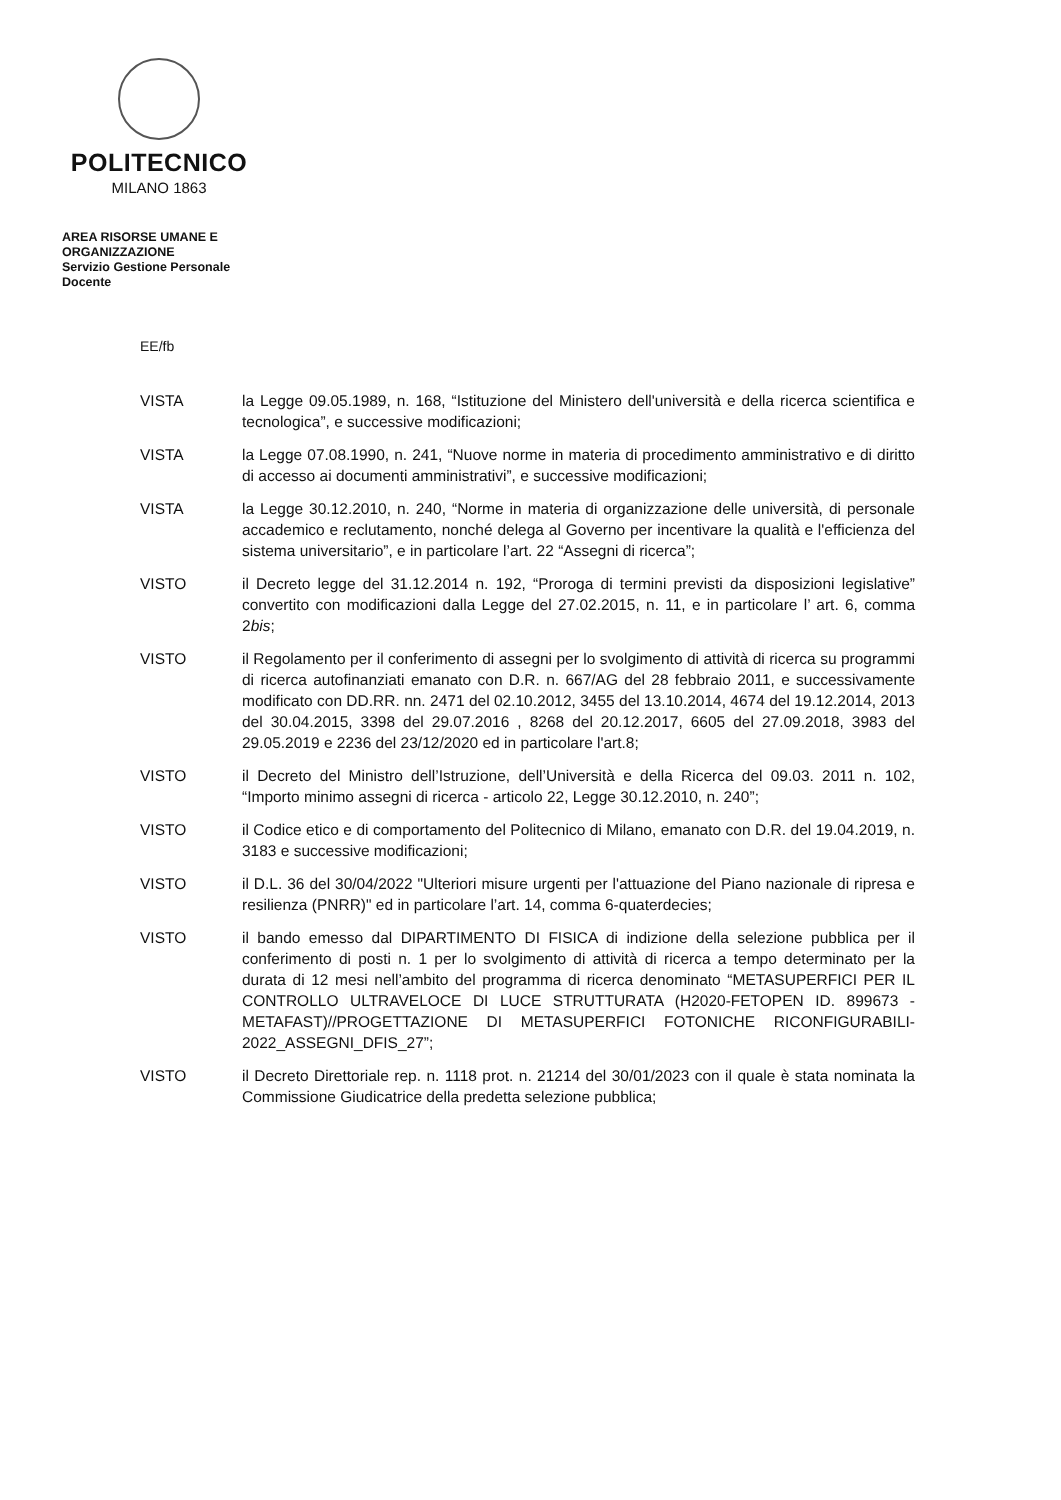POLITECNICO
MILANO 1863
AREA RISORSE UMANE E
ORGANIZZAZIONE
Servizio Gestione Personale
Docente
EE/fb
VISTA la Legge 09.05.1989, n. 168, “Istituzione del Ministero dell'università e della ricerca scientifica e tecnologica”, e successive modificazioni;
VISTA la Legge 07.08.1990, n. 241, “Nuove norme in materia di procedimento amministrativo e di diritto di accesso ai documenti amministrativi”, e successive modificazioni;
VISTA la Legge 30.12.2010, n. 240, “Norme in materia di organizzazione delle università, di personale accademico e reclutamento, nonché delega al Governo per incentivare la qualità e l'efficienza del sistema universitario”, e in particolare l’art. 22 “Assegni di ricerca”;
VISTO il Decreto legge del 31.12.2014 n. 192, “Proroga di termini previsti da disposizioni legislative” convertito con modificazioni dalla Legge del 27.02.2015, n. 11, e in particolare l’ art. 6, comma 2bis;
VISTO il Regolamento per il conferimento di assegni per lo svolgimento di attività di ricerca su programmi di ricerca autofinanziati emanato con D.R. n. 667/AG del 28 febbraio 2011, e successivamente modificato con DD.RR. nn. 2471 del 02.10.2012, 3455 del 13.10.2014, 4674 del 19.12.2014, 2013 del 30.04.2015, 3398 del 29.07.2016 , 8268 del 20.12.2017, 6605 del 27.09.2018, 3983 del 29.05.2019 e 2236 del 23/12/2020 ed in particolare l'art.8;
VISTO il Decreto del Ministro dell’Istruzione, dell’Università e della Ricerca del 09.03. 2011 n. 102, “Importo minimo assegni di ricerca - articolo 22, Legge 30.12.2010, n. 240”;
VISTO il Codice etico e di comportamento del Politecnico di Milano, emanato con D.R. del 19.04.2019, n. 3183 e successive modificazioni;
VISTO il D.L. 36 del 30/04/2022 "Ulteriori misure urgenti per l'attuazione del Piano nazionale di ripresa e resilienza (PNRR)" ed in particolare l’art. 14, comma 6-quaterdecies;
VISTO il bando emesso dal DIPARTIMENTO DI FISICA di indizione della selezione pubblica per il conferimento di posti n. 1 per lo svolgimento di attività di ricerca a tempo determinato per la durata di 12 mesi nell’ambito del programma di ricerca denominato “METASUPERFICI PER IL CONTROLLO ULTRAVELOCE DI LUCE STRUTTURATA (H2020-FETOPEN ID. 899673 - METAFAST)//PROGETTAZIONE DI METASUPERFICI FOTONICHE RICONFIGURABILI-2022_ASSEGNI_DFIS_27”;
VISTO il Decreto Direttoriale rep. n. 1118 prot. n. 21214 del 30/01/2023 con il quale è stata nominata la Commissione Giudicatrice della predetta selezione pubblica;